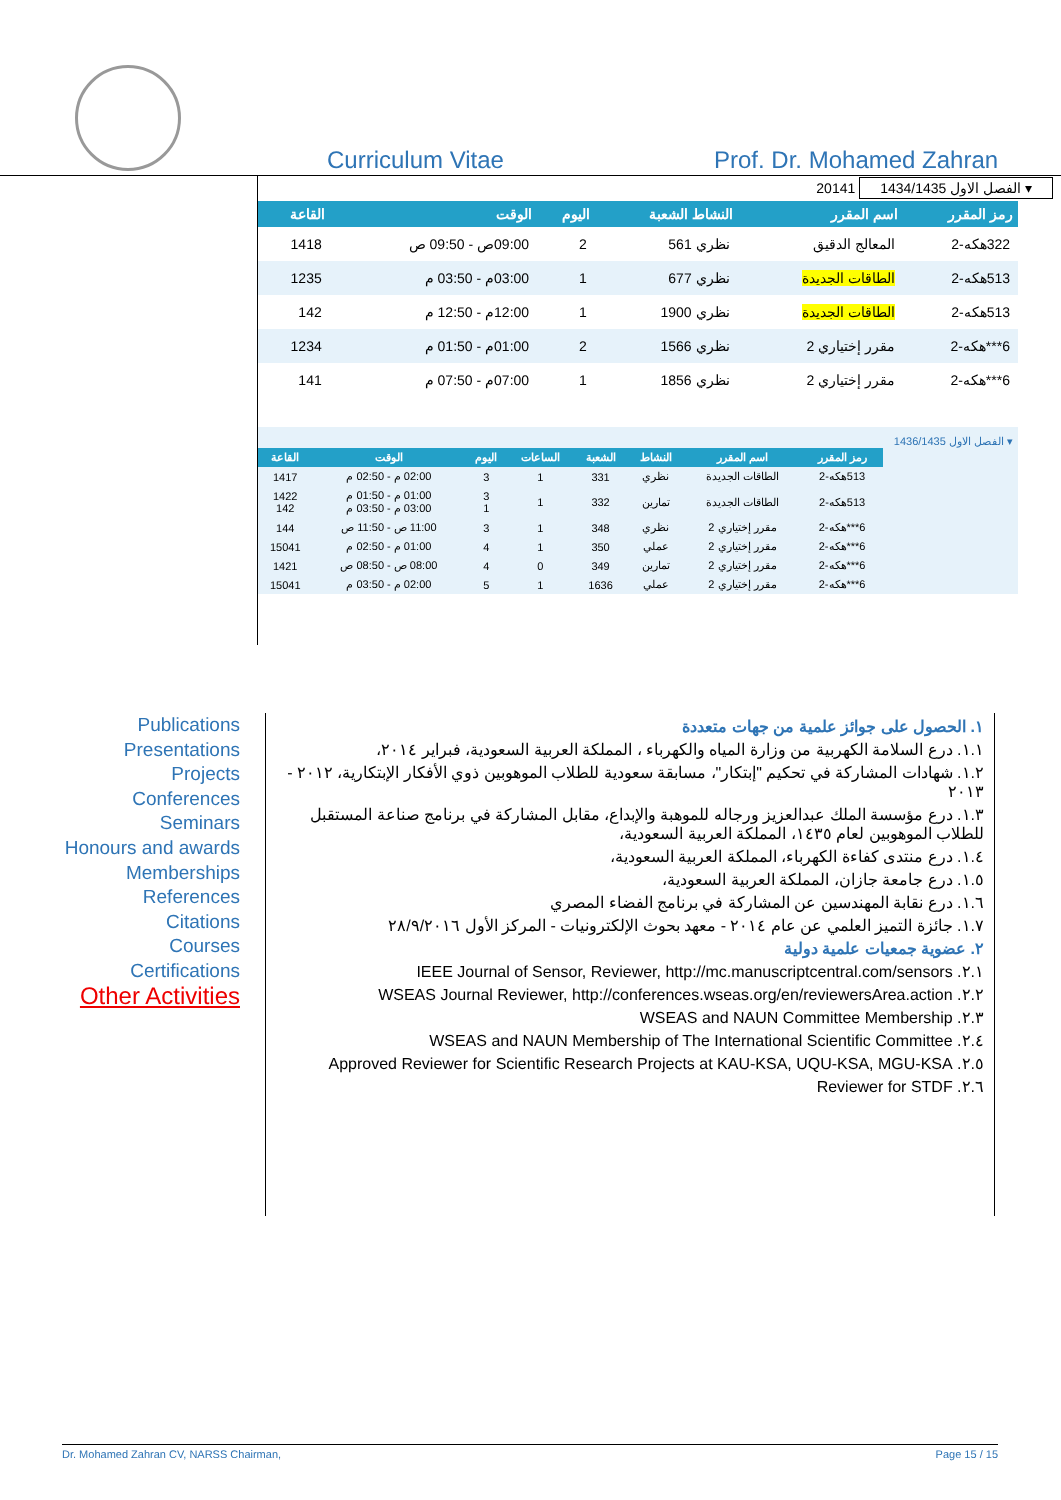Curriculum Vitae Prof. Dr. Mohamed Zahran
20141 الفصل الاول 1434/1435 ▾
| رمز المقرر | اسم المقرر | النشاط الشعبة | اليوم | الوقت | القاعة |
| --- | --- | --- | --- | --- | --- |
| 322هكه-2 | المعالج الدقيق | نظري 561 | 2 | 09:00ص - 09:50 ص | 1418 |
| 513هكه-2 | الطاقات الجديدة | نظري 677 | 1 | 03:00م - 03:50 م | 1235 |
| 513هكه-2 | الطاقات الجديدة | نظري 1900 | 1 | 12:00م - 12:50 م | 142 |
| 6***هكه-2 | مقرر إختياري 2 | نظري 1566 | 2 | 01:00م - 01:50 م | 1234 |
| 6***هكه-2 | مقرر إختياري 2 | نظري 1856 | 1 | 07:00م - 07:50 م | 141 |
الفصل الاول 1436/1435 ▾
| رمز المقرر | اسم المقرر | النشاط | الشعبة | الساعات | اليوم | الوقت | القاعة |
| --- | --- | --- | --- | --- | --- | --- | --- |
| 513هكه-2 | الطاقات الجديدة | نظري | 331 | 1 | 3 | 02:00 م - 02:50 م | 1417 |
| 513هكه-2 | الطاقات الجديدة | تمارين | 332 | 1 | 3 1 | 01:00 م - 01:50 م 03:00 م - 03:50 م | 1422 142 |
| 6***هكه-2 | مقرر إختياري 2 | نظري | 348 | 1 | 3 | 11:00 ص - 11:50 ص | 144 |
| 6***هكه-2 | مقرر إختياري 2 | عملي | 350 | 1 | 4 | 01:00 م - 02:50 م | 15041 |
| 6***هكه-2 | مقرر إختياري 2 | تمارين | 349 | 0 | 4 | 08:00 ص - 08:50 ص | 1421 |
| 6***هكه-2 | مقرر إختياري 2 | عملي | 1636 | 1 | 5 | 02:00 م - 03:50 م | 15041 |
Publications
Presentations
Projects
Conferences
Seminars
Honours and awards
Memberships
References
Citations
Courses
Certifications
Other Activities
١. الحصول على جوائز علمية من جهات متعددة
١.١. درع السلامة الكهربية من وزارة المياه والكهرباء ، المملكة العربية السعودية، فبراير ٢٠١٤،
١.٢. شهادات المشاركة في تحكيم "إبتكار"، مسابقة سعودية للطلاب الموهوبين ذوي الأفكار الإبتكارية، ٢٠١٢ - ٢٠١٣
١.٣. درع مؤسسة الملك عبدالعزيز ورجاله للموهبة والإبداع، مقابل المشاركة في برنامج صناعة المستقبل للطلاب الموهوبين لعام ١٤٣٥، المملكة العربية السعودية،
١.٤. درع منتدى كفاءة الكهرباء، المملكة العربية السعودية،
١.٥. درع جامعة جازان، المملكة العربية السعودية،
١.٦. درع نقابة المهندسين عن المشاركة في برنامج الفضاء المصري
١.٧. جائزة التميز العلمي عن عام ٢٠١٤ - معهد بحوث الإلكترونيات - المركز الأول ٢٨/٩/٢٠١٦
٢. عضوية جمعيات علمية دولية
٢.١. IEEE Journal of Sensor, Reviewer, http://mc.manuscriptcentral.com/sensors
٢.٢. WSEAS Journal Reviewer, http://conferences.wseas.org/en/reviewersArea.action
٢.٣. WSEAS and NAUN Committee Membership
٢.٤. WSEAS and NAUN Membership of The International Scientific Committee
٢.٥. Approved Reviewer for Scientific Research Projects at KAU-KSA, UQU-KSA, MGU-KSA
٢.٦. Reviewer for STDF
Dr. Mohamed Zahran CV, NARSS Chairman, Page 15 / 15